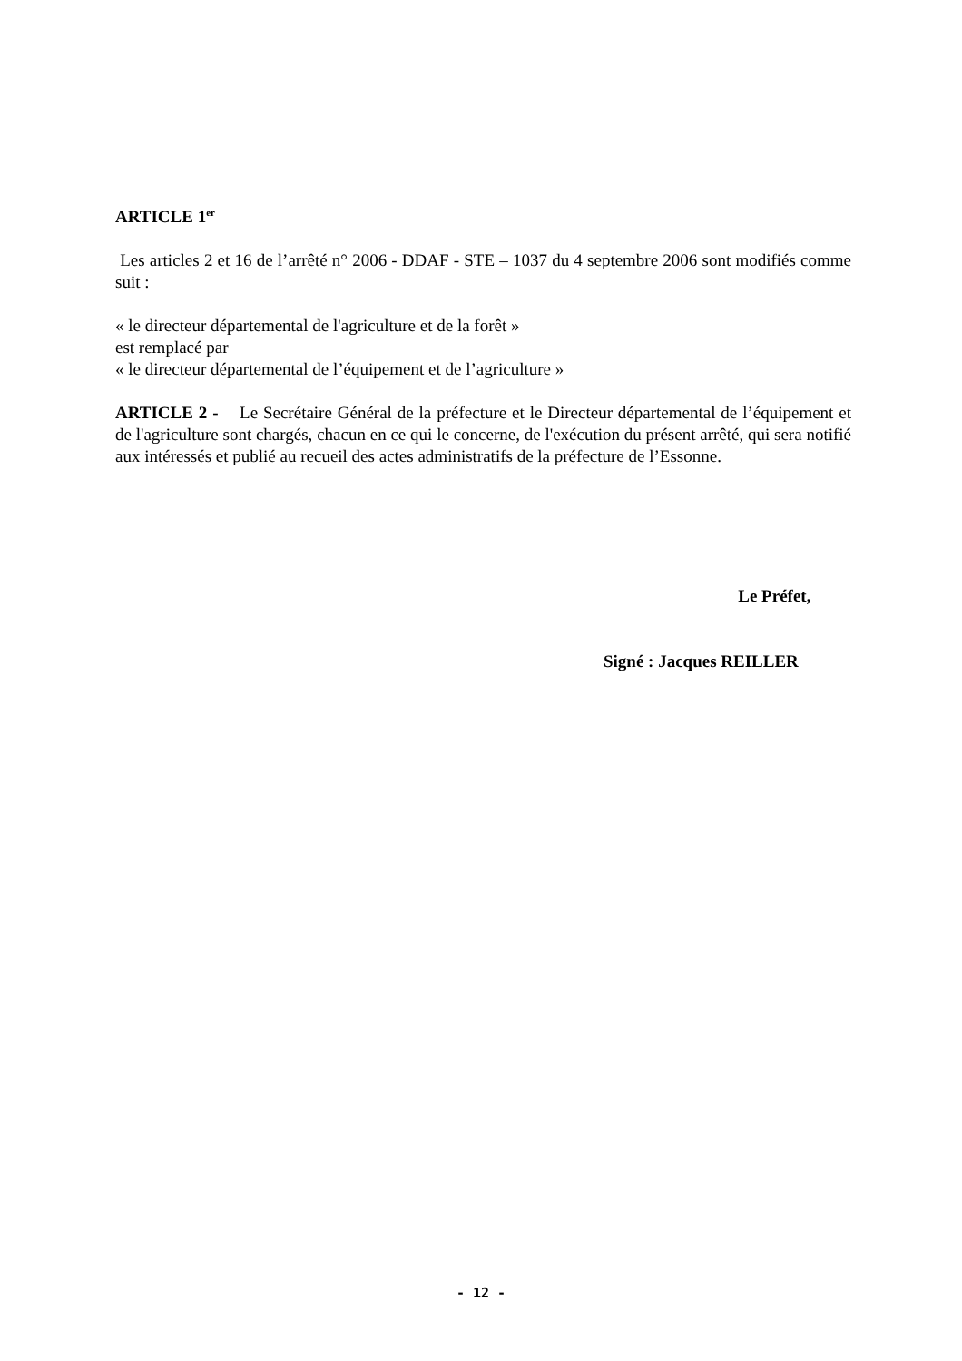ARTICLE 1<sup>er</sup>
Les articles 2 et 16 de l’arrêté n° 2006 - DDAF - STE – 1037 du 4 septembre 2006 sont modifiés comme suit :
« le directeur départemental de l'agriculture et de la forêt »
est remplacé par
« le directeur départemental de l’équipement et de l’agriculture »
ARTICLE 2 - Le Secrétaire Général de la préfecture et le Directeur départemental de l’équipement et de l'agriculture sont chargés, chacun en ce qui le concerne, de l'exécution du présent arrêté, qui sera notifié aux intéressés et publié au recueil des actes administratifs de la préfecture de l’Essonne.
Le Préfet,
Signé : Jacques REILLER
- 12 -